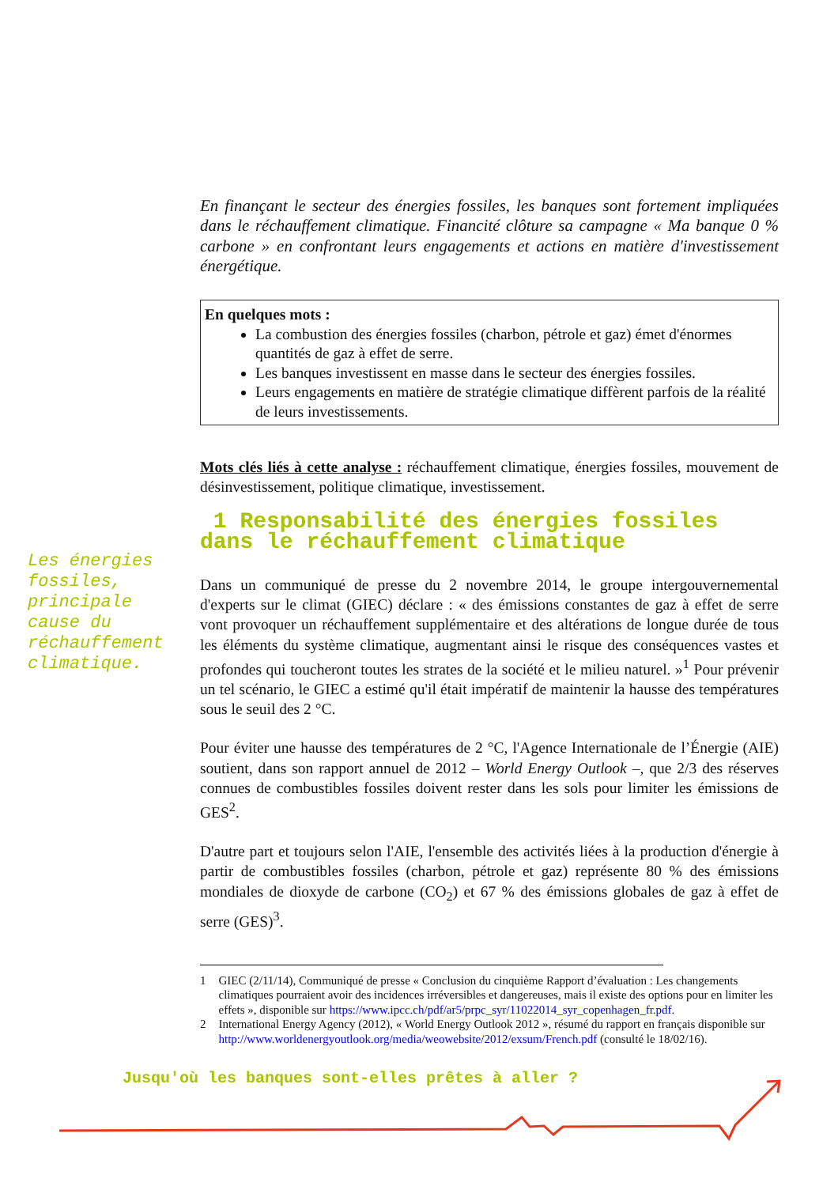Les énergies
fossiles,
principale
cause du
réchauffement
climatique.
En finançant le secteur des énergies fossiles, les banques sont fortement impliquées dans le réchauffement climatique. Financité clôture sa campagne « Ma banque 0 % carbone » en confrontant leurs engagements et actions en matière d'investissement énergétique.
En quelques mots :
La combustion des énergies fossiles (charbon, pétrole et gaz) émet d'énormes quantités de gaz à effet de serre.
Les banques investissent en masse dans le secteur des énergies fossiles.
Leurs engagements en matière de stratégie climatique diffèrent parfois de la réalité de leurs investissements.
Mots clés liés à cette analyse : réchauffement climatique, énergies fossiles, mouvement de désinvestissement, politique climatique, investissement.
1 Responsabilité des énergies fossiles dans le réchauffement climatique
Dans un communiqué de presse du 2 novembre 2014, le groupe intergouvernemental d'experts sur le climat (GIEC) déclare : « des émissions constantes de gaz à effet de serre vont provoquer un réchauffement supplémentaire et des altérations de longue durée de tous les éléments du système climatique, augmentant ainsi le risque des conséquences vastes et profondes qui toucheront toutes les strates de la société et le milieu naturel. »<sup>1</sup> Pour prévenir un tel scénario, le GIEC a estimé qu'il était impératif de maintenir la hausse des températures sous le seuil des 2 °C.
Pour éviter une hausse des températures de 2 °C, l'Agence Internationale de l’Énergie (AIE) soutient, dans son rapport annuel de 2012 – World Energy Outlook –, que 2/3 des réserves connues de combustibles fossiles doivent rester dans les sols pour limiter les émissions de GES<sup>2</sup>.
D'autre part et toujours selon l'AIE, l'ensemble des activités liées à la production d'énergie à partir de combustibles fossiles (charbon, pétrole et gaz) représente 80 % des émissions mondiales de dioxyde de carbone (CO<sub>2</sub>) et 67 % des émissions globales de gaz à effet de serre (GES)<sup>3</sup>.
1 GIEC (2/11/14), Communiqué de presse « Conclusion du cinquième Rapport d’évaluation : Les changements climatiques pourraient avoir des incidences irréversibles et dangereuses, mais il existe des options pour en limiter les effets », disponible sur https://www.ipcc.ch/pdf/ar5/prpc_syr/11022014_syr_copenhagen_fr.pdf.
2 International Energy Agency (2012), « World Energy Outlook 2012 », résumé du rapport en français disponible sur http://www.worldenergyoutlook.org/media/weowebsite/2012/exsum/French.pdf (consulté le 18/02/16).
Jusqu'où les banques sont-elles prêtes à aller ?